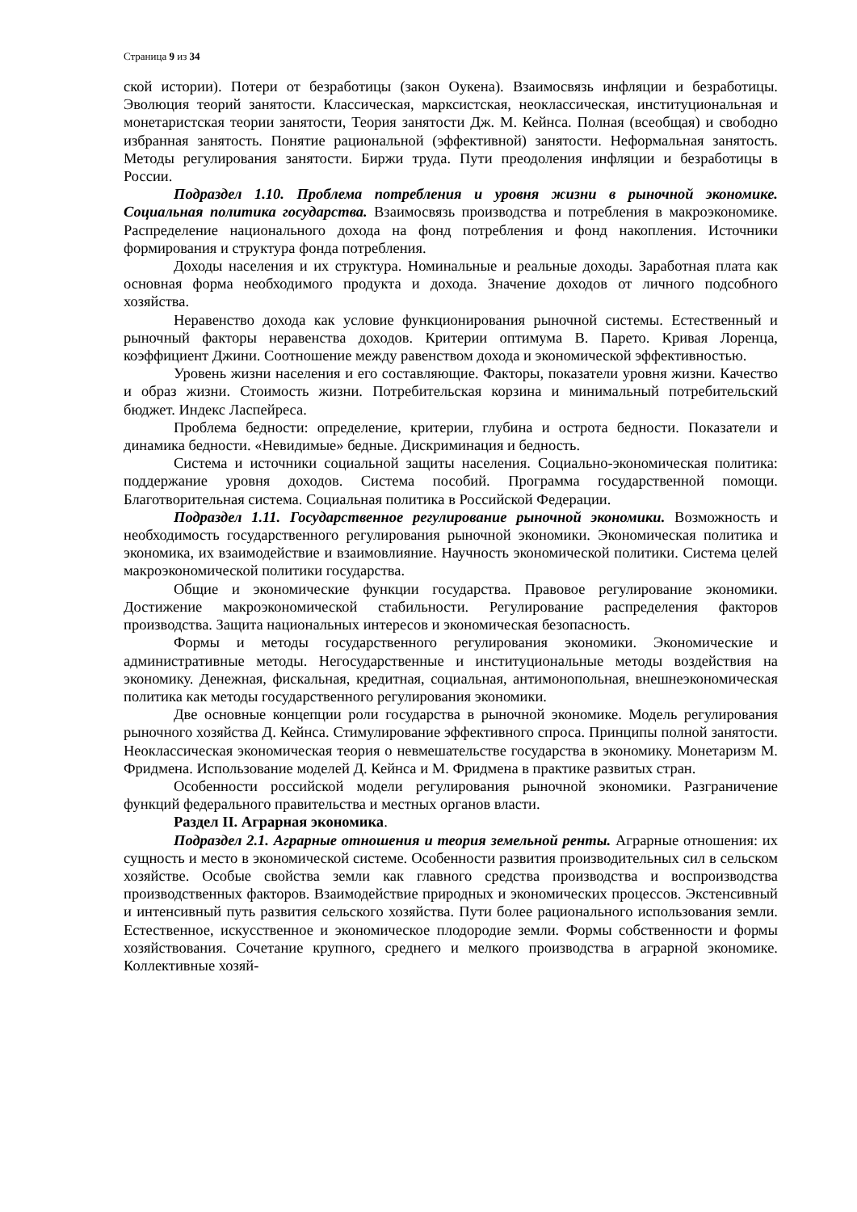Страница 9 из 34
ской истории). Потери от безработицы (закон Оукена). Взаимосвязь инфляции и безработицы. Эволюция теорий занятости. Классическая, марксистская, неоклассическая, институциональная и монетаристская теории занятости, Теория занятости Дж. М. Кейнса. Полная (всеобщая) и свободно избранная занятость. Понятие рациональной (эффективной) занятости. Неформальная занятость. Методы регулирования занятости. Биржи труда. Пути преодоления инфляции и безработицы в России.
Подраздел 1.10. Проблема потребления и уровня жизни в рыночной экономике. Социальная политика государства. Взаимосвязь производства и потребления в макроэкономике. Распределение национального дохода на фонд потребления и фонд накопления. Источники формирования и структура фонда потребления.
Доходы населения и их структура. Номинальные и реальные доходы. Заработная плата как основная форма необходимого продукта и дохода. Значение доходов от личного подсобного хозяйства.
Неравенство дохода как условие функционирования рыночной системы. Естественный и рыночный факторы неравенства доходов. Критерии оптимума В. Парето. Кривая Лоренца, коэффициент Джини. Соотношение между равенством дохода и экономической эффективностью.
Уровень жизни населения и его составляющие. Факторы, показатели уровня жизни. Качество и образ жизни. Стоимость жизни. Потребительская корзина и минимальный потребительский бюджет. Индекс Ласпейреса.
Проблема бедности: определение, критерии, глубина и острота бедности. Показатели и динамика бедности. «Невидимые» бедные. Дискриминация и бедность.
Система и источники социальной защиты населения. Социально-экономическая политика: поддержание уровня доходов. Система пособий. Программа государственной помощи. Благотворительная система. Социальная политика в Российской Федерации.
Подраздел 1.11. Государственное регулирование рыночной экономики. Возможность и необходимость государственного регулирования рыночной экономики. Экономическая политика и экономика, их взаимодействие и взаимовлияние. Научность экономической политики. Система целей макроэкономической политики государства.
Общие и экономические функции государства. Правовое регулирование экономики. Достижение макроэкономической стабильности. Регулирование распределения факторов производства. Защита национальных интересов и экономическая безопасность.
Формы и методы государственного регулирования экономики. Экономические и административные методы. Негосударственные и институциональные методы воздействия на экономику. Денежная, фискальная, кредитная, социальная, антимонопольная, внешнеэкономическая политика как методы государственного регулирования экономики.
Две основные концепции роли государства в рыночной экономике. Модель регулирования рыночного хозяйства Д. Кейнса. Стимулирование эффективного спроса. Принципы полной занятости. Неоклассическая экономическая теория о невмешательстве государства в экономику. Монетаризм М. Фридмена. Использование моделей Д. Кейнса и М. Фридмена в практике развитых стран.
Особенности российской модели регулирования рыночной экономики. Разграничение функций федерального правительства и местных органов власти.
Раздел II. Аграрная экономика.
Подраздел 2.1. Аграрные отношения и теория земельной ренты. Аграрные отношения: их сущность и место в экономической системе. Особенности развития производительных сил в сельском хозяйстве. Особые свойства земли как главного средства производства и воспроизводства производственных факторов. Взаимодействие природных и экономических процессов. Экстенсивный и интенсивный путь развития сельского хозяйства. Пути более рационального использования земли. Естественное, искусственное и экономическое плодородие земли. Формы собственности и формы хозяйствования. Сочетание крупного, среднего и мелкого производства в аграрной экономике. Коллективные хозяй-